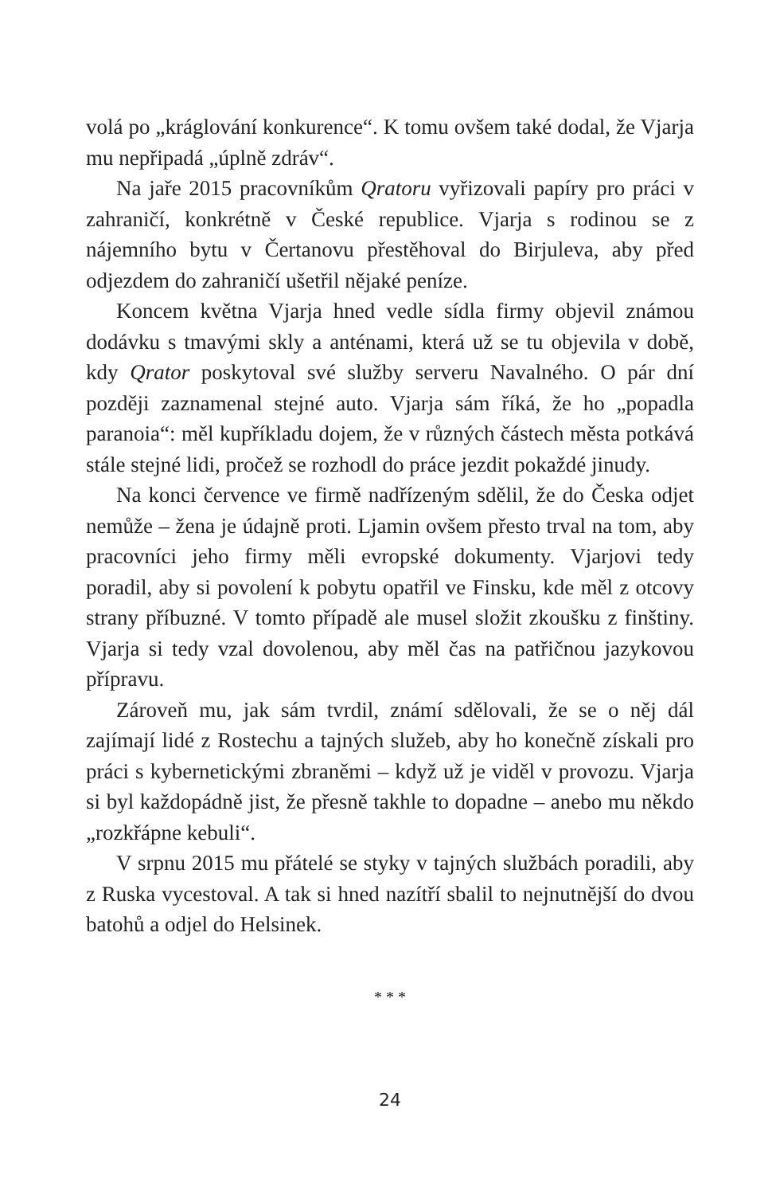volá po „kráglování konkurence“. K tomu ovšem také dodal, že Vjarja mu nepřipadá „úplně zdráv“.
Na jaře 2015 pracovníkům Qratoru vyřizovali papíry pro práci v zahraničí, konkrétně v České republice. Vjarja s rodinou se z nájemního bytu v Čertanovu přestěhoval do Birjuleva, aby před odjezdem do zahraničí ušetřil nějaké peníze.
Koncem května Vjarja hned vedle sídla firmy objevil známou dodávku s tmavými skly a anténami, která už se tu objevila v době, kdy Qrator poskytoval své služby serveru Navalného. O pár dní později zaznamenal stejné auto. Vjarja sám říká, že ho „popadla paranoia“: měl kupříkladu dojem, že v různých částech města potkává stále stejné lidi, pročež se rozhodl do práce jezdit pokaždé jinudy.
Na konci července ve firmě nadřízeným sdělil, že do Česka odjet nemůže – žena je údajně proti. Ljamin ovšem přesto trval na tom, aby pracovníci jeho firmy měli evropské dokumenty. Vjarjovi tedy poradil, aby si povolení k pobytu opatřil ve Finsku, kde měl z otcovy strany příbuzné. V tomto případě ale musel složit zkoušku z finštiny. Vjarja si tedy vzal dovolenou, aby měl čas na patřičnou jazykovou přípravu.
Zároveň mu, jak sám tvrdil, známí sdělovali, že se o něj dál zajímají lidé z Rostechu a tajných služeb, aby ho konečně získali pro práci s kybernetickými zbraněmi – když už je viděl v provozu. Vjarja si byl každopádně jist, že přesně takhle to dopadne – anebo mu někdo „rozkřápne kebuli“.
V srpnu 2015 mu přátelé se styky v tajných službách poradili, aby z Ruska vycestoval. A tak si hned nazítří sbalil to nejnutnější do dvou batohů a odjel do Helsinek.
* * *
24